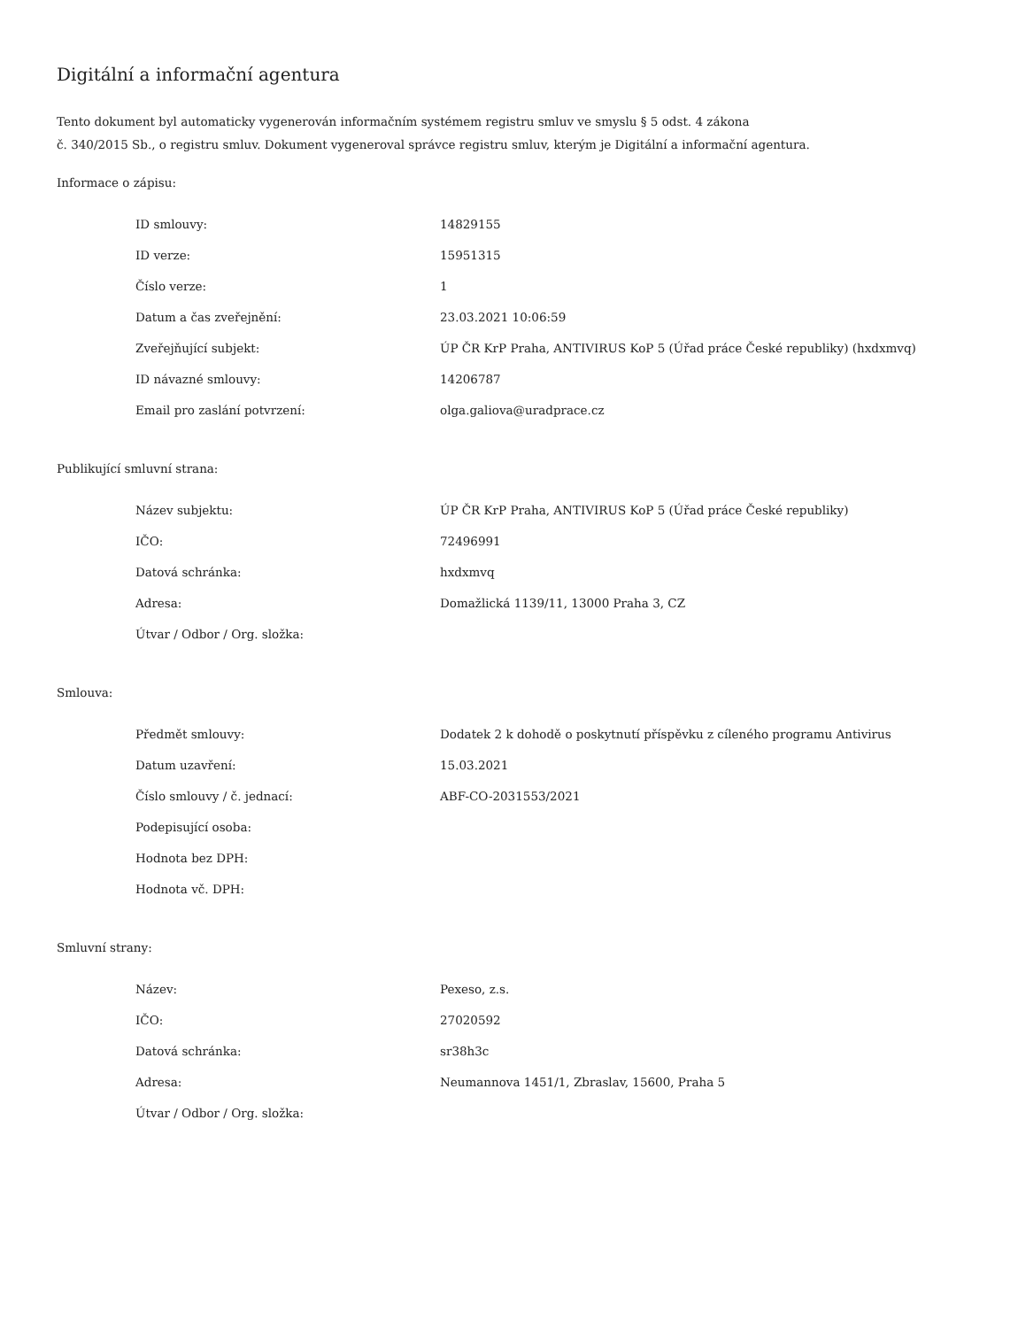Digitální a informační agentura
Tento dokument byl automaticky vygenerován informačním systémem registru smluv ve smyslu § 5 odst. 4 zákona
č. 340/2015 Sb., o registru smluv. Dokument vygeneroval správce registru smluv, kterým je Digitální a informační agentura.
Informace o zápisu:
| ID smlouvy: | 14829155 |
| ID verze: | 15951315 |
| Číslo verze: | 1 |
| Datum a čas zveřejnění: | 23.03.2021 10:06:59 |
| Zveřejňující subjekt: | ÚP ČR KrP Praha, ANTIVIRUS KoP 5 (Úřad práce České republiky) (hxdxmvq) |
| ID návazné smlouvy: | 14206787 |
| Email pro zaslání potvrzení: | olga.galiova@uradprace.cz |
Publikující smluvní strana:
| Název subjektu: | ÚP ČR KrP Praha, ANTIVIRUS KoP 5 (Úřad práce České republiky) |
| IČO: | 72496991 |
| Datová schránka: | hxdxmvq |
| Adresa: | Domažlická 1139/11, 13000 Praha 3, CZ |
| Útvar / Odbor / Org. složka: | |
Smlouva:
| Předmět smlouvy: | Dodatek 2 k dohodě o poskytnutí příspěvku z cíleného programu Antivirus |
| Datum uzavření: | 15.03.2021 |
| Číslo smlouvy / č. jednací: | ABF-CO-2031553/2021 |
| Podepisující osoba: | |
| Hodnota bez DPH: | |
| Hodnota vč. DPH: | |
Smluvní strany:
| Název: | Pexeso, z.s. |
| IČO: | 27020592 |
| Datová schránka: | sr38h3c |
| Adresa: | Neumannova 1451/1, Zbraslav, 15600, Praha 5 |
| Útvar / Odbor / Org. složka: | |